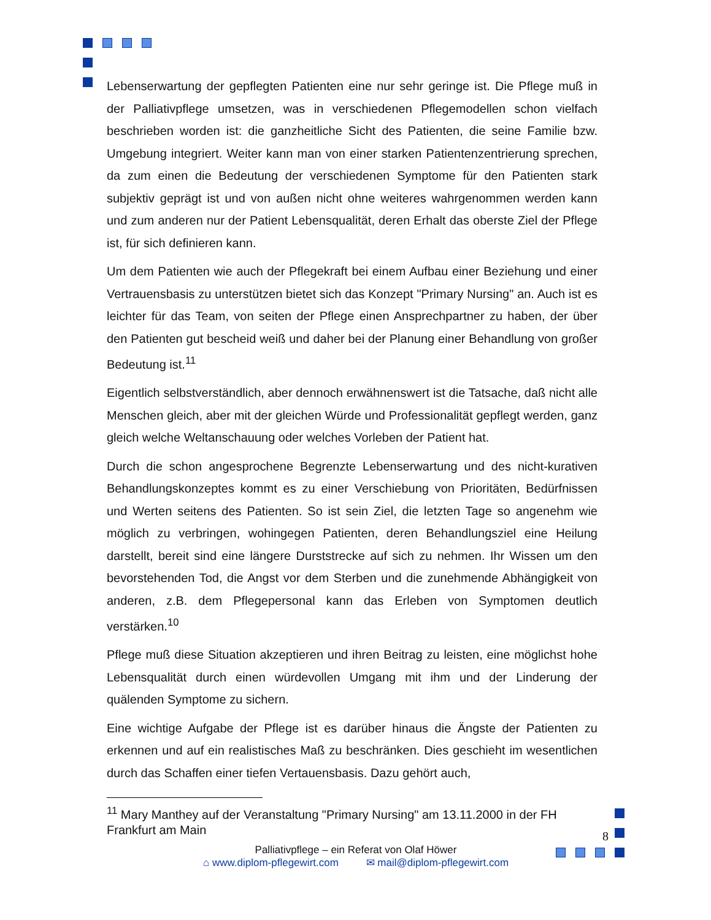Lebenserwartung der gepflegten Patienten eine nur sehr geringe ist. Die Pflege muß in der Palliativpflege umsetzen, was in verschiedenen Pflegemodellen schon vielfach beschrieben worden ist: die ganzheitliche Sicht des Patienten, die seine Familie bzw. Umgebung integriert. Weiter kann man von einer starken Patientenzentrierung sprechen, da zum einen die Bedeutung der verschiedenen Symptome für den Patienten stark subjektiv geprägt ist und von außen nicht ohne weiteres wahrgenommen werden kann und zum anderen nur der Patient Lebensqualität, deren Erhalt das oberste Ziel der Pflege ist, für sich definieren kann.
Um dem Patienten wie auch der Pflegekraft bei einem Aufbau einer Beziehung und einer Vertrauensbasis zu unterstützen bietet sich das Konzept "Primary Nursing" an. Auch ist es leichter für das Team, von seiten der Pflege einen Ansprechpartner zu haben, der über den Patienten gut bescheid weiß und daher bei der Planung einer Behandlung von großer Bedeutung ist.<sup>11</sup>
Eigentlich selbstverständlich, aber dennoch erwähnenswert ist die Tatsache, daß nicht alle Menschen gleich, aber mit der gleichen Würde und Professionalität gepflegt werden, ganz gleich welche Weltanschauung oder welches Vorleben der Patient hat.
Durch die schon angesprochene Begrenzte Lebenserwartung und des nicht-kurativen Behandlungskonzeptes kommt es zu einer Verschiebung von Prioritäten, Bedürfnissen und Werten seitens des Patienten. So ist sein Ziel, die letzten Tage so angenehm wie möglich zu verbringen, wohingegen Patienten, deren Behandlungsziel eine Heilung darstellt, bereit sind eine längere Durststrecke auf sich zu nehmen. Ihr Wissen um den bevorstehenden Tod, die Angst vor dem Sterben und die zunehmende Abhängigkeit von anderen, z.B. dem Pflegepersonal kann das Erleben von Symptomen deutlich verstärken.<sup>10</sup>
Pflege muß diese Situation akzeptieren und ihren Beitrag zu leisten, eine möglichst hohe Lebensqualität durch einen würdevollen Umgang mit ihm und der Linderung der quälenden Symptome zu sichern.
Eine wichtige Aufgabe der Pflege ist es darüber hinaus die Ängste der Patienten zu erkennen und auf ein realistisches Maß zu beschränken. Dies geschieht im wesentlichen durch das Schaffen einer tiefen Vertauensbasis. Dazu gehört auch,
<sup>11</sup> Mary Manthey auf der Veranstaltung "Primary Nursing" am 13.11.2000 in der FH Frankfurt am Main
8
Palliativpflege – ein Referat von Olaf Höwer
⌂ www.diplom-pflegewirt.com ✉ mail@diplom-pflegewirt.com